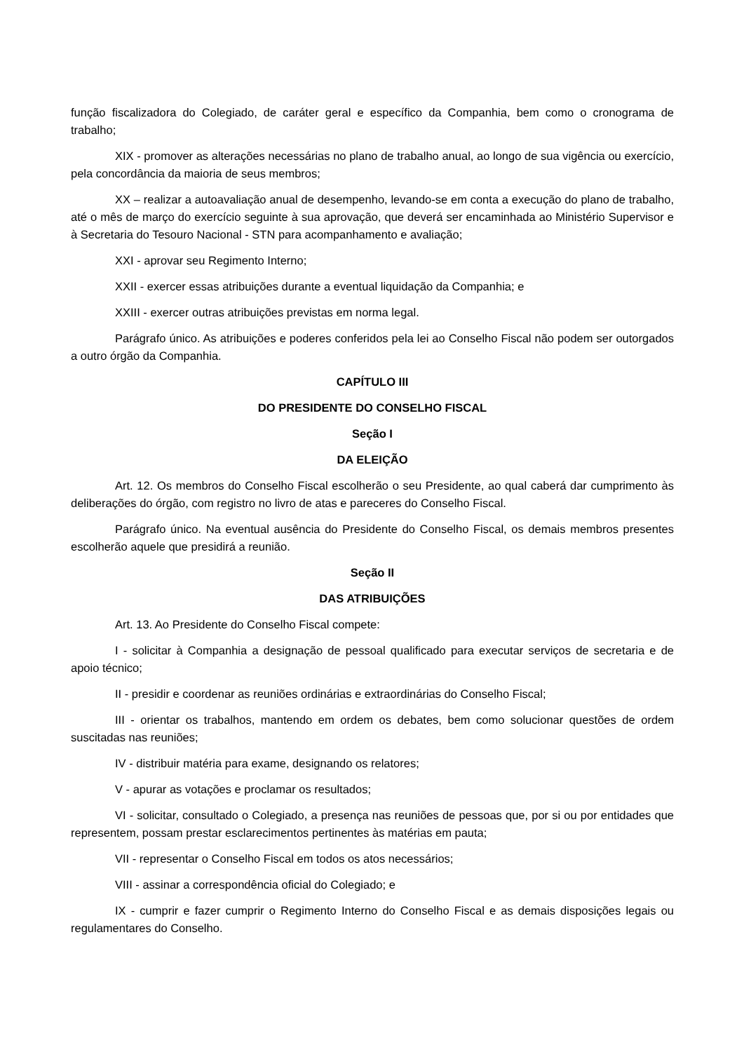função fiscalizadora do Colegiado, de caráter geral e específico da Companhia, bem como o cronograma de trabalho;
XIX - promover as alterações necessárias no plano de trabalho anual, ao longo de sua vigência ou exercício, pela concordância da maioria de seus membros;
XX – realizar a autoavaliação anual de desempenho, levando-se em conta a execução do plano de trabalho, até o mês de março do exercício seguinte à sua aprovação, que deverá ser encaminhada ao Ministério Supervisor e à Secretaria do Tesouro Nacional - STN para acompanhamento e avaliação;
XXI - aprovar seu Regimento Interno;
XXII - exercer essas atribuições durante a eventual liquidação da Companhia; e
XXIII - exercer outras atribuições previstas em norma legal.
Parágrafo único. As atribuições e poderes conferidos pela lei ao Conselho Fiscal não podem ser outorgados a outro órgão da Companhia.
CAPÍTULO III
DO PRESIDENTE DO CONSELHO FISCAL
Seção I
DA ELEIÇÃO
Art. 12. Os membros do Conselho Fiscal escolherão o seu Presidente, ao qual caberá dar cumprimento às deliberações do órgão, com registro no livro de atas e pareceres do Conselho Fiscal.
Parágrafo único. Na eventual ausência do Presidente do Conselho Fiscal, os demais membros presentes escolherão aquele que presidirá a reunião.
Seção II
DAS ATRIBUIÇÕES
Art. 13. Ao Presidente do Conselho Fiscal compete:
I - solicitar à Companhia a designação de pessoal qualificado para executar serviços de secretaria e de apoio técnico;
II - presidir e coordenar as reuniões ordinárias e extraordinárias do Conselho Fiscal;
III - orientar os trabalhos, mantendo em ordem os debates, bem como solucionar questões de ordem suscitadas nas reuniões;
IV - distribuir matéria para exame, designando os relatores;
V - apurar as votações e proclamar os resultados;
VI - solicitar, consultado o Colegiado, a presença nas reuniões de pessoas que, por si ou por entidades que representem, possam prestar esclarecimentos pertinentes às matérias em pauta;
VII - representar o Conselho Fiscal em todos os atos necessários;
VIII - assinar a correspondência oficial do Colegiado; e
IX - cumprir e fazer cumprir o Regimento Interno do Conselho Fiscal e as demais disposições legais ou regulamentares do Conselho.